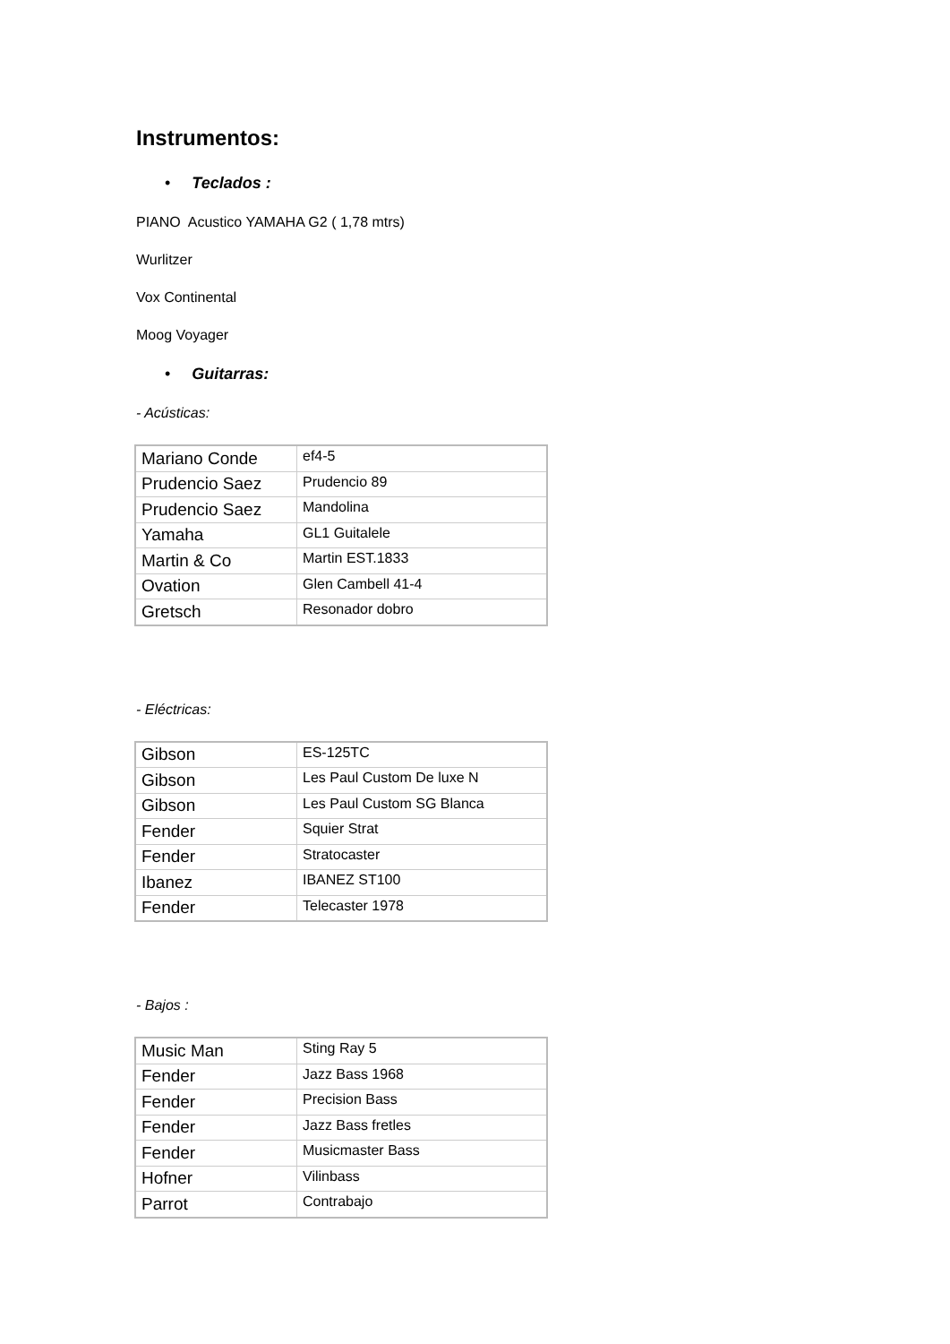Instrumentos:
• Teclados :
PIANO Acustico YAMAHA G2 ( 1,78 mtrs)
Wurlitzer
Vox Continental
Moog Voyager
• Guitarras:
- Acústicas:
| Mariano Conde | ef4-5 |
| Prudencio Saez | Prudencio 89 |
| Prudencio Saez | Mandolina |
| Yamaha | GL1 Guitalele |
| Martin & Co | Martin EST.1833 |
| Ovation | Glen Cambell 41-4 |
| Gretsch | Resonador dobro |
- Eléctricas:
| Gibson | ES-125TC |
| Gibson | Les Paul Custom De luxe N |
| Gibson | Les Paul Custom SG Blanca |
| Fender | Squier Strat |
| Fender | Stratocaster |
| Ibanez | IBANEZ ST100 |
| Fender | Telecaster 1978 |
- Bajos :
| Music Man | Sting Ray 5 |
| Fender | Jazz Bass 1968 |
| Fender | Precision Bass |
| Fender | Jazz Bass fretles |
| Fender | Musicmaster Bass |
| Hofner | Vilinbass |
| Parrot | Contrabajo |